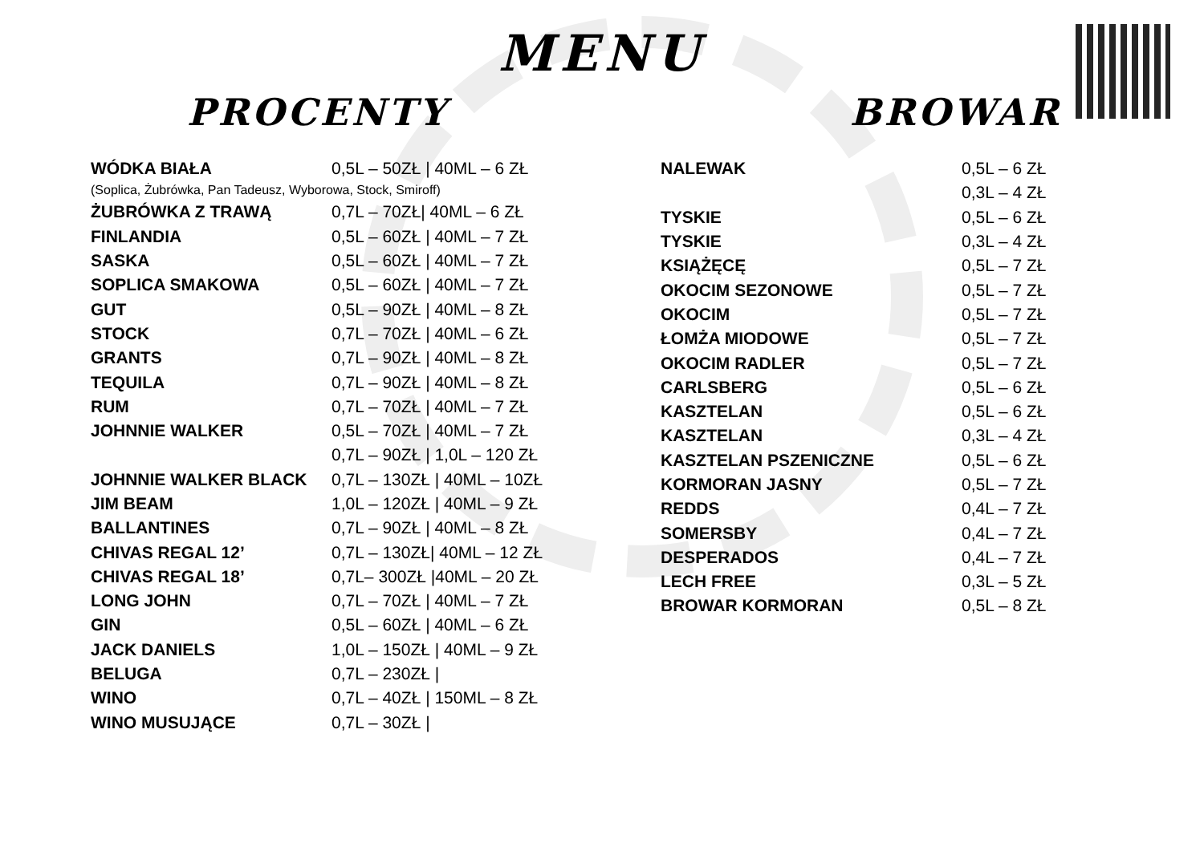MENU
PROCENTY BROWAR
| WÓDKA BIAŁA | 0,5L – 50ZŁ / 40ML – 6 ZŁ |
| (Soplica, Żubrówka, Pan Tadeusz, Wyborowa, Stock, Smiroff) | |
| ŻUBRÓWKA Z TRAWĄ | 0,7L – 70ZŁ/ 40ML – 6 ZŁ |
| FINLANDIA | 0,5L – 60ZŁ / 40ML – 7 ZŁ |
| SASKA | 0,5L – 60ZŁ / 40ML – 7 ZŁ |
| SOPLICA SMAKOWA | 0,5L – 60ZŁ / 40ML – 7 ZŁ |
| GUT | 0,5L – 90ZŁ / 40ML – 8 ZŁ |
| STOCK | 0,7L – 70ZŁ / 40ML – 6 ZŁ |
| GRANTS | 0,7L – 90ZŁ / 40ML – 8 ZŁ |
| TEQUILA | 0,7L – 90ZŁ / 40ML – 8 ZŁ |
| RUM | 0,7L – 70ZŁ / 40ML – 7 ZŁ |
| JOHNNIE WALKER | 0,5L – 70ZŁ / 40ML – 7 ZŁ |
| | 0,7L – 90ZŁ / 1,0L – 120 ZŁ |
| JOHNNIE WALKER BLACK | 0,7L – 130ZŁ / 40ML – 10ZŁ |
| JIM BEAM | 1,0L – 120ZŁ / 40ML – 9 ZŁ |
| BALLANTINES | 0,7L – 90ZŁ / 40ML – 8 ZŁ |
| CHIVAS REGAL 12’ | 0,7L – 130ZŁ/ 40ML – 12 ZŁ |
| CHIVAS REGAL 18’ | 0,7L– 300ZŁ /40ML – 20 ZŁ |
| LONG JOHN | 0,7L – 70ZŁ / 40ML – 7 ZŁ |
| GIN | 0,5L – 60ZŁ / 40ML – 6 ZŁ |
| JACK DANIELS | 1,0L – 150ZŁ / 40ML – 9 ZŁ |
| BELUGA | 0,7L – 230ZŁ / |
| WINO | 0,7L – 40ZŁ / 150ML – 8 ZŁ |
| WINO MUSUJĄCE | 0,7L – 30ZŁ / |
| NALEWAK | 0,5L – 6 ZŁ |
| | 0,3L – 4 ZŁ |
| TYSKIE | 0,5L – 6 ZŁ |
| TYSKIE | 0,3L – 4 ZŁ |
| KSIĄŻĘCĘ | 0,5L – 7 ZŁ |
| OKOCIM SEZONOWE | 0,5L – 7 ZŁ |
| OKOCIM | 0,5L – 7 ZŁ |
| ŁOMŻA MIODOWE | 0,5L – 7 ZŁ |
| OKOCIM RADLER | 0,5L – 7 ZŁ |
| CARLSBERG | 0,5L – 6 ZŁ |
| KASZTELAN | 0,5L – 6 ZŁ |
| KASZTELAN | 0,3L – 4 ZŁ |
| KASZTELAN PSZENICZNE | 0,5L – 6 ZŁ |
| KORMORAN JASNY | 0,5L – 7 ZŁ |
| REDDS | 0,4L – 7 ZŁ |
| SOMERSBY | 0,4L – 7 ZŁ |
| DESPERADOS | 0,4L – 7 ZŁ |
| LECH FREE | 0,3L – 5 ZŁ |
| BROWAR KORMORAN | 0,5L – 8 ZŁ |